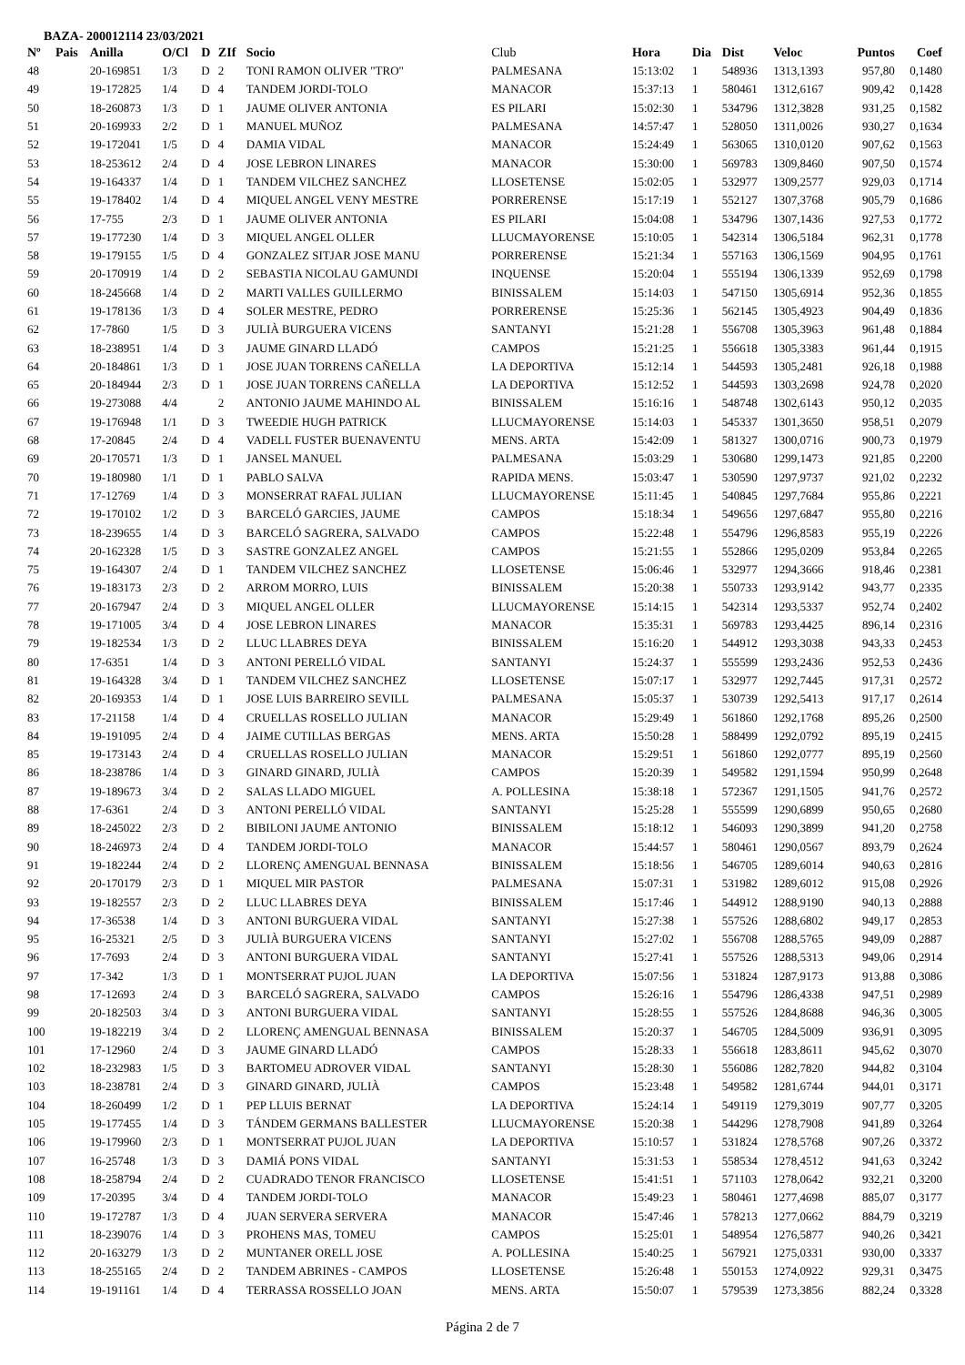BAZA- 200012114 23/03/2021
| Nº | Pais | Anilla | O/Cl | D | ZIf | Socio | Club | Hora | Dia | Dist | Veloc | Puntos | Coef |
| --- | --- | --- | --- | --- | --- | --- | --- | --- | --- | --- | --- | --- | --- |
| 48 | | 20-169851 | 1/3 | D | 2 | TONI RAMON OLIVER "TRO" | PALMESANA | 15:13:02 | 1 | 548936 | 1313,1393 | 957,80 | 0,1480 |
| 49 | | 19-172825 | 1/4 | D | 4 | TANDEM JORDI-TOLO | MANACOR | 15:37:13 | 1 | 580461 | 1312,6167 | 909,42 | 0,1428 |
| 50 | | 18-260873 | 1/3 | D | 1 | JAUME OLIVER ANTONIA | ES PILARI | 15:02:30 | 1 | 534796 | 1312,3828 | 931,25 | 0,1582 |
| 51 | | 20-169933 | 2/2 | D | 1 | MANUEL MUÑOZ | PALMESANA | 14:57:47 | 1 | 528050 | 1311,0026 | 930,27 | 0,1634 |
| 52 | | 19-172041 | 1/5 | D | 4 | DAMIA VIDAL | MANACOR | 15:24:49 | 1 | 563065 | 1310,0120 | 907,62 | 0,1563 |
| 53 | | 18-253612 | 2/4 | D | 4 | JOSE LEBRON LINARES | MANACOR | 15:30:00 | 1 | 569783 | 1309,8460 | 907,50 | 0,1574 |
| 54 | | 19-164337 | 1/4 | D | 1 | TANDEM VILCHEZ SANCHEZ | LLOSETENSE | 15:02:05 | 1 | 532977 | 1309,2577 | 929,03 | 0,1714 |
| 55 | | 19-178402 | 1/4 | D | 4 | MIQUEL ANGEL VENY MESTRE | PORRERENSE | 15:17:19 | 1 | 552127 | 1307,3768 | 905,79 | 0,1686 |
| 56 | | 17-755 | 2/3 | D | 1 | JAUME OLIVER ANTONIA | ES PILARI | 15:04:08 | 1 | 534796 | 1307,1436 | 927,53 | 0,1772 |
| 57 | | 19-177230 | 1/4 | D | 3 | MIQUEL ANGEL OLLER | LLUCMAYORENSE | 15:10:05 | 1 | 542314 | 1306,5184 | 962,31 | 0,1778 |
| 58 | | 19-179155 | 1/5 | D | 4 | GONZALEZ SITJAR JOSE MANU | PORRERENSE | 15:21:34 | 1 | 557163 | 1306,1569 | 904,95 | 0,1761 |
| 59 | | 20-170919 | 1/4 | D | 2 | SEBASTIA NICOLAU GAMUNDI | INQUENSE | 15:20:04 | 1 | 555194 | 1306,1339 | 952,69 | 0,1798 |
| 60 | | 18-245668 | 1/4 | D | 2 | MARTI VALLES GUILLERMO | BINISSALEM | 15:14:03 | 1 | 547150 | 1305,6914 | 952,36 | 0,1855 |
| 61 | | 19-178136 | 1/3 | D | 4 | SOLER MESTRE, PEDRO | PORRERENSE | 15:25:36 | 1 | 562145 | 1305,4923 | 904,49 | 0,1836 |
| 62 | | 17-7860 | 1/5 | D | 3 | JULIÀ BURGUERA VICENS | SANTANYI | 15:21:28 | 1 | 556708 | 1305,3963 | 961,48 | 0,1884 |
| 63 | | 18-238951 | 1/4 | D | 3 | JAUME GINARD LLADÓ | CAMPOS | 15:21:25 | 1 | 556618 | 1305,3383 | 961,44 | 0,1915 |
| 64 | | 20-184861 | 1/3 | D | 1 | JOSE JUAN TORRENS CAÑELLA | LA DEPORTIVA | 15:12:14 | 1 | 544593 | 1305,2481 | 926,18 | 0,1988 |
| 65 | | 20-184944 | 2/3 | D | 1 | JOSE JUAN TORRENS CAÑELLA | LA DEPORTIVA | 15:12:52 | 1 | 544593 | 1303,2698 | 924,78 | 0,2020 |
| 66 | | 19-273088 | 4/4 | | 2 | ANTONIO JAUME MAHINDO AL | BINISSALEM | 15:16:16 | 1 | 548748 | 1302,6143 | 950,12 | 0,2035 |
| 67 | | 19-176948 | 1/1 | D | 3 | TWEEDIE HUGH PATRICK | LLUCMAYORENSE | 15:14:03 | 1 | 545337 | 1301,3650 | 958,51 | 0,2079 |
| 68 | | 17-20845 | 2/4 | D | 4 | VADELL FUSTER BUENAVENTU | MENS. ARTA | 15:42:09 | 1 | 581327 | 1300,0716 | 900,73 | 0,1979 |
| 69 | | 20-170571 | 1/3 | D | 1 | JANSEL MANUEL | PALMESANA | 15:03:29 | 1 | 530680 | 1299,1473 | 921,85 | 0,2200 |
| 70 | | 19-180980 | 1/1 | D | 1 | PABLO SALVA | RAPIDA MENS. | 15:03:47 | 1 | 530590 | 1297,9737 | 921,02 | 0,2232 |
| 71 | | 17-12769 | 1/4 | D | 3 | MONSERRAT RAFAL JULIAN | LLUCMAYORENSE | 15:11:45 | 1 | 540845 | 1297,7684 | 955,86 | 0,2221 |
| 72 | | 19-170102 | 1/2 | D | 3 | BARCELÓ GARCIES, JAUME | CAMPOS | 15:18:34 | 1 | 549656 | 1297,6847 | 955,80 | 0,2216 |
| 73 | | 18-239655 | 1/4 | D | 3 | BARCELÓ SAGRERA, SALVADO | CAMPOS | 15:22:48 | 1 | 554796 | 1296,8583 | 955,19 | 0,2226 |
| 74 | | 20-162328 | 1/5 | D | 3 | SASTRE GONZALEZ ANGEL | CAMPOS | 15:21:55 | 1 | 552866 | 1295,0209 | 953,84 | 0,2265 |
| 75 | | 19-164307 | 2/4 | D | 1 | TANDEM VILCHEZ SANCHEZ | LLOSETENSE | 15:06:46 | 1 | 532977 | 1294,3666 | 918,46 | 0,2381 |
| 76 | | 19-183173 | 2/3 | D | 2 | ARROM MORRO, LUIS | BINISSALEM | 15:20:38 | 1 | 550733 | 1293,9142 | 943,77 | 0,2335 |
| 77 | | 20-167947 | 2/4 | D | 3 | MIQUEL ANGEL OLLER | LLUCMAYORENSE | 15:14:15 | 1 | 542314 | 1293,5337 | 952,74 | 0,2402 |
| 78 | | 19-171005 | 3/4 | D | 4 | JOSE LEBRON LINARES | MANACOR | 15:35:31 | 1 | 569783 | 1293,4425 | 896,14 | 0,2316 |
| 79 | | 19-182534 | 1/3 | D | 2 | LLUC LLABRES DEYA | BINISSALEM | 15:16:20 | 1 | 544912 | 1293,3038 | 943,33 | 0,2453 |
| 80 | | 17-6351 | 1/4 | D | 3 | ANTONI PERELLÓ VIDAL | SANTANYI | 15:24:37 | 1 | 555599 | 1293,2436 | 952,53 | 0,2436 |
| 81 | | 19-164328 | 3/4 | D | 1 | TANDEM VILCHEZ SANCHEZ | LLOSETENSE | 15:07:17 | 1 | 532977 | 1292,7445 | 917,31 | 0,2572 |
| 82 | | 20-169353 | 1/4 | D | 1 | JOSE LUIS BARREIRO SEVILL | PALMESANA | 15:05:37 | 1 | 530739 | 1292,5413 | 917,17 | 0,2614 |
| 83 | | 17-21158 | 1/4 | D | 4 | CRUELLAS ROSELLO JULIAN | MANACOR | 15:29:49 | 1 | 561860 | 1292,1768 | 895,26 | 0,2500 |
| 84 | | 19-191095 | 2/4 | D | 4 | JAIME CUTILLAS BERGAS | MENS. ARTA | 15:50:28 | 1 | 588499 | 1292,0792 | 895,19 | 0,2415 |
| 85 | | 19-173143 | 2/4 | D | 4 | CRUELLAS ROSELLO JULIAN | MANACOR | 15:29:51 | 1 | 561860 | 1292,0777 | 895,19 | 0,2560 |
| 86 | | 18-238786 | 1/4 | D | 3 | GINARD GINARD, JULIÀ | CAMPOS | 15:20:39 | 1 | 549582 | 1291,1594 | 950,99 | 0,2648 |
| 87 | | 19-189673 | 3/4 | D | 2 | SALAS LLADO MIGUEL | A. POLLESINA | 15:38:18 | 1 | 572367 | 1291,1505 | 941,76 | 0,2572 |
| 88 | | 17-6361 | 2/4 | D | 3 | ANTONI PERELLÓ VIDAL | SANTANYI | 15:25:28 | 1 | 555599 | 1290,6899 | 950,65 | 0,2680 |
| 89 | | 18-245022 | 2/3 | D | 2 | BIBILONI JAUME ANTONIO | BINISSALEM | 15:18:12 | 1 | 546093 | 1290,3899 | 941,20 | 0,2758 |
| 90 | | 18-246973 | 2/4 | D | 4 | TANDEM JORDI-TOLO | MANACOR | 15:44:57 | 1 | 580461 | 1290,0567 | 893,79 | 0,2624 |
| 91 | | 19-182244 | 2/4 | D | 2 | LLORENÇ AMENGUAL BENNASA | BINISSALEM | 15:18:56 | 1 | 546705 | 1289,6014 | 940,63 | 0,2816 |
| 92 | | 20-170179 | 2/3 | D | 1 | MIQUEL MIR PASTOR | PALMESANA | 15:07:31 | 1 | 531982 | 1289,6012 | 915,08 | 0,2926 |
| 93 | | 19-182557 | 2/3 | D | 2 | LLUC LLABRES DEYA | BINISSALEM | 15:17:46 | 1 | 544912 | 1288,9190 | 940,13 | 0,2888 |
| 94 | | 17-36538 | 1/4 | D | 3 | ANTONI BURGUERA VIDAL | SANTANYI | 15:27:38 | 1 | 557526 | 1288,6802 | 949,17 | 0,2853 |
| 95 | | 16-25321 | 2/5 | D | 3 | JULIÀ BURGUERA VICENS | SANTANYI | 15:27:02 | 1 | 556708 | 1288,5765 | 949,09 | 0,2887 |
| 96 | | 17-7693 | 2/4 | D | 3 | ANTONI BURGUERA VIDAL | SANTANYI | 15:27:41 | 1 | 557526 | 1288,5313 | 949,06 | 0,2914 |
| 97 | | 17-342 | 1/3 | D | 1 | MONTSERRAT PUJOL JUAN | LA DEPORTIVA | 15:07:56 | 1 | 531824 | 1287,9173 | 913,88 | 0,3086 |
| 98 | | 17-12693 | 2/4 | D | 3 | BARCELÓ SAGRERA, SALVADO | CAMPOS | 15:26:16 | 1 | 554796 | 1286,4338 | 947,51 | 0,2989 |
| 99 | | 20-182503 | 3/4 | D | 3 | ANTONI BURGUERA VIDAL | SANTANYI | 15:28:55 | 1 | 557526 | 1284,8688 | 946,36 | 0,3005 |
| 100 | | 19-182219 | 3/4 | D | 2 | LLORENÇ AMENGUAL BENNASA | BINISSALEM | 15:20:37 | 1 | 546705 | 1284,5009 | 936,91 | 0,3095 |
| 101 | | 17-12960 | 2/4 | D | 3 | JAUME GINARD LLADÓ | CAMPOS | 15:28:33 | 1 | 556618 | 1283,8611 | 945,62 | 0,3070 |
| 102 | | 18-232983 | 1/5 | D | 3 | BARTOMEU ADROVER VIDAL | SANTANYI | 15:28:30 | 1 | 556086 | 1282,7820 | 944,82 | 0,3104 |
| 103 | | 18-238781 | 2/4 | D | 3 | GINARD GINARD, JULIÀ | CAMPOS | 15:23:48 | 1 | 549582 | 1281,6744 | 944,01 | 0,3171 |
| 104 | | 18-260499 | 1/2 | D | 1 | PEP LLUIS BERNAT | LA DEPORTIVA | 15:24:14 | 1 | 549119 | 1279,3019 | 907,77 | 0,3205 |
| 105 | | 19-177455 | 1/4 | D | 3 | TÁNDEM GERMANS BALLESTER | LLUCMAYORENSE | 15:20:38 | 1 | 544296 | 1278,7908 | 941,89 | 0,3264 |
| 106 | | 19-179960 | 2/3 | D | 1 | MONTSERRAT PUJOL JUAN | LA DEPORTIVA | 15:10:57 | 1 | 531824 | 1278,5768 | 907,26 | 0,3372 |
| 107 | | 16-25748 | 1/3 | D | 3 | DAMIÁ PONS VIDAL | SANTANYI | 15:31:53 | 1 | 558534 | 1278,4512 | 941,63 | 0,3242 |
| 108 | | 18-258794 | 2/4 | D | 2 | CUADRADO TENOR FRANCISCO | LLOSETENSE | 15:41:51 | 1 | 571103 | 1278,0642 | 932,21 | 0,3200 |
| 109 | | 17-20395 | 3/4 | D | 4 | TANDEM JORDI-TOLO | MANACOR | 15:49:23 | 1 | 580461 | 1277,4698 | 885,07 | 0,3177 |
| 110 | | 19-172787 | 1/3 | D | 4 | JUAN SERVERA SERVERA | MANACOR | 15:47:46 | 1 | 578213 | 1277,0662 | 884,79 | 0,3219 |
| 111 | | 18-239076 | 1/4 | D | 3 | PROHENS MAS, TOMEU | CAMPOS | 15:25:01 | 1 | 548954 | 1276,5877 | 940,26 | 0,3421 |
| 112 | | 20-163279 | 1/3 | D | 2 | MUNTANER ORELL JOSE | A. POLLESINA | 15:40:25 | 1 | 567921 | 1275,0331 | 930,00 | 0,3337 |
| 113 | | 18-255165 | 2/4 | D | 2 | TANDEM ABRINES - CAMPOS | LLOSETENSE | 15:26:48 | 1 | 550153 | 1274,0922 | 929,31 | 0,3475 |
| 114 | | 19-191161 | 1/4 | D | 4 | TERRASSA ROSSELLO JOAN | MENS. ARTA | 15:50:07 | 1 | 579539 | 1273,3856 | 882,24 | 0,3328 |
Página 2 de 7